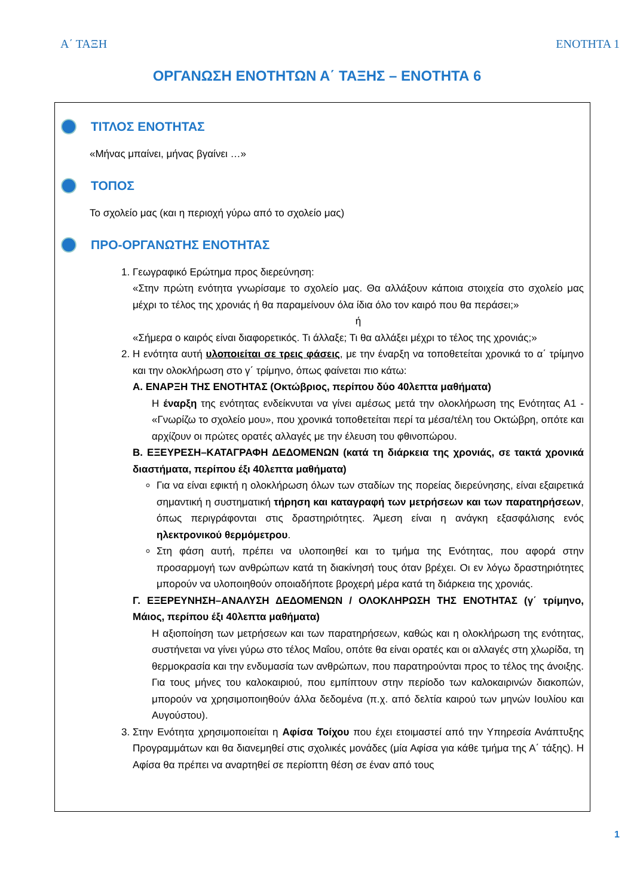Α΄ ΤΑΞΗ ΕΝΟΤΗΤΑ 1
ΟΡΓΑΝΩΣΗ ΕΝΟΤΗΤΩΝ Α΄ ΤΑΞΗΣ – ΕΝΟΤΗΤΑ 6
ΤΙΤΛΟΣ ΕΝΟΤΗΤΑΣ
«Μήνας μπαίνει, μήνας βγαίνει …»
ΤΟΠΟΣ
Το σχολείο μας (και η περιοχή γύρω από το σχολείο μας)
ΠΡΟ-ΟΡΓΑΝΩΤΗΣ ΕΝΟΤΗΤΑΣ
1. Γεωγραφικό Ερώτημα προς διερεύνηση:
«Στην πρώτη ενότητα γνωρίσαμε το σχολείο μας. Θα αλλάξουν κάποια στοιχεία στο σχολείο μας μέχρι το τέλος της χρονιάς ή θα παραμείνουν όλα ίδια όλο τον καιρό που θα περάσει;»
ή
«Σήμερα ο καιρός είναι διαφορετικός. Τι άλλαξε; Τι θα αλλάξει μέχρι το τέλος της χρονιάς;»
2. Η ενότητα αυτή υλοποιείται σε τρεις φάσεις, με την έναρξη να τοποθετείται χρονικά το α΄ τρίμηνο και την ολοκλήρωση στο γ΄ τρίμηνο, όπως φαίνεται πιο κάτω:
Α. ΕΝΑΡΞΗ ΤΗΣ ΕΝΟΤΗΤΑΣ (Οκτώβριος, περίπου δύο 40λεπτα μαθήματα)
Η έναρξη της ενότητας ενδείκνυται να γίνει αμέσως μετά την ολοκλήρωση της Ενότητας Α1 - «Γνωρίζω το σχολείο μου», που χρονικά τοποθετείται περί τα μέσα/τέλη του Οκτώβρη, οπότε και αρχίζουν οι πρώτες ορατές αλλαγές με την έλευση του φθινοπώρου.
Β. ΕΞΕΥΡΕΣΗ–ΚΑΤΑΓΡΑΦΗ ΔΕΔΟΜΕΝΩΝ (κατά τη διάρκεια της χρονιάς, σε τακτά χρονικά διαστήματα, περίπου έξι 40λεπτα μαθήματα)
Για να είναι εφικτή η ολοκλήρωση όλων των σταδίων της πορείας διερεύνησης, είναι εξαιρετικά σημαντική η συστηματική τήρηση και καταγραφή των μετρήσεων και των παρατηρήσεων, όπως περιγράφονται στις δραστηριότητες. Άμεση είναι η ανάγκη εξασφάλισης ενός ηλεκτρονικού θερμόμετρου.
Στη φάση αυτή, πρέπει να υλοποιηθεί και το τμήμα της Ενότητας, που αφορά στην προσαρμογή των ανθρώπων κατά τη διακίνησή τους όταν βρέχει. Οι εν λόγω δραστηριότητες μπορούν να υλοποιηθούν οποιαδήποτε βροχερή μέρα κατά τη διάρκεια της χρονιάς.
Γ. ΕΞΕΡΕΥΝΗΣΗ–ΑΝΑΛΥΣΗ ΔΕΔΟΜΕΝΩΝ / ΟΛΟΚΛΗΡΩΣΗ ΤΗΣ ΕΝΟΤΗΤΑΣ (γ΄ τρίμηνο, Μάιος, περίπου έξι 40λεπτα μαθήματα)
Η αξιοποίηση των μετρήσεων και των παρατηρήσεων, καθώς και η ολοκλήρωση της ενότητας, συστήνεται να γίνει γύρω στο τέλος Μαΐου, οπότε θα είναι ορατές και οι αλλαγές στη χλωρίδα, τη θερμοκρασία και την ενδυμασία των ανθρώπων, που παρατηρούνται προς το τέλος της άνοιξης. Για τους μήνες του καλοκαιριού, που εμπίπτουν στην περίοδο των καλοκαιρινών διακοπών, μπορούν να χρησιμοποιηθούν άλλα δεδομένα (π.χ. από δελτία καιρού των μηνών Ιουλίου και Αυγούστου).
3. Στην Ενότητα χρησιμοποιείται η Αφίσα Τοίχου που έχει ετοιμαστεί από την Υπηρεσία Ανάπτυξης Προγραμμάτων και θα διανεμηθεί στις σχολικές μονάδες (μία Αφίσα για κάθε τμήμα της Α΄ τάξης). Η Αφίσα θα πρέπει να αναρτηθεί σε περίοπτη θέση σε έναν από τους
1